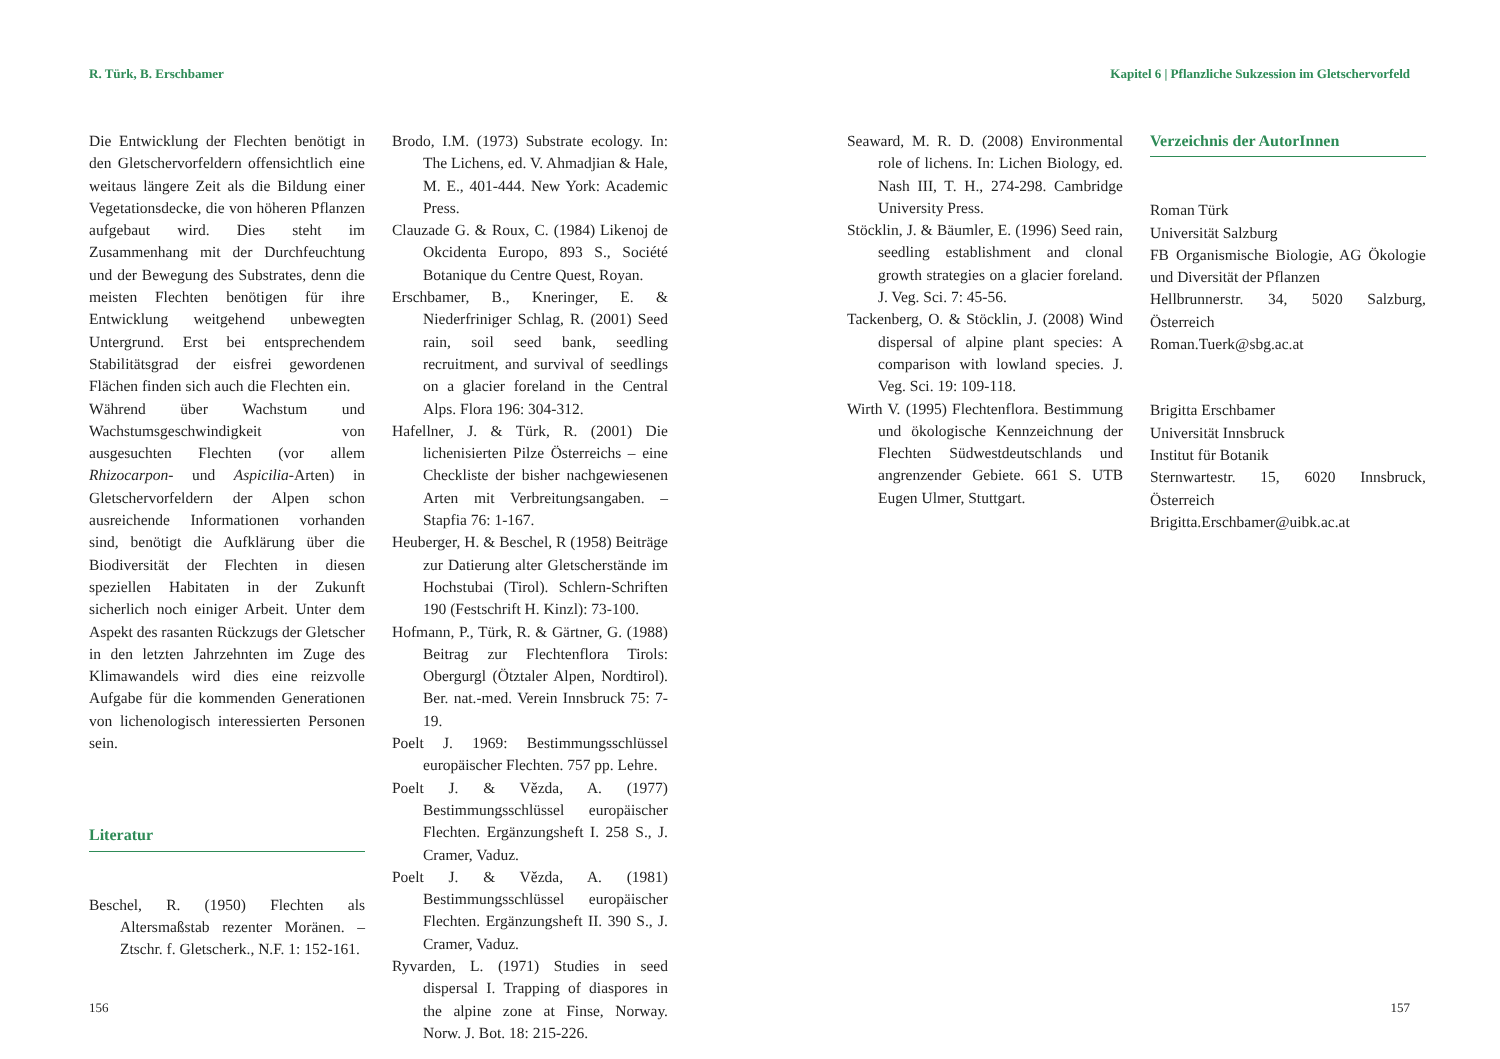R. Türk, B. Erschbamer
Die Entwicklung der Flechten benötigt in den Gletschervorfeldern offensichtlich eine weitaus längere Zeit als die Bildung einer Vegetationsdecke, die von höheren Pflanzen aufgebaut wird. Dies steht im Zusammenhang mit der Durchfeuchtung und der Bewegung des Substrates, denn die meisten Flechten benötigen für ihre Entwicklung weitgehend unbewegten Untergrund. Erst bei entsprechendem Stabilitätsgrad der eisfrei gewordenen Flächen finden sich auch die Flechten ein.
Während über Wachstum und Wachstumsgeschwindigkeit von ausgesuchten Flechten (vor allem Rhizocarpon- und Aspicilia-Arten) in Gletschervorfeldern der Alpen schon ausreichende Informationen vorhanden sind, benötigt die Aufklärung über die Biodiversität der Flechten in diesen speziellen Habitaten in der Zukunft sicherlich noch einiger Arbeit. Unter dem Aspekt des rasanten Rückzugs der Gletscher in den letzten Jahrzehnten im Zuge des Klimawandels wird dies eine reizvolle Aufgabe für die kommenden Generationen von lichenologisch interessierten Personen sein.
Literatur
Beschel, R. (1950) Flechten als Altersmaßstab rezenter Moränen. – Ztschr. f. Gletscherk., N.F. 1: 152-161.
Brodo, I.M. (1973) Substrate ecology. In: The Lichens, ed. V. Ahmadjian & Hale, M. E., 401-444. New York: Academic Press.
Clauzade G. & Roux, C. (1984) Likenoj de Okcidenta Europo, 893 S., Société Botanique du Centre Quest, Royan.
Erschbamer, B., Kneringer, E. & Niederfriniger Schlag, R. (2001) Seed rain, soil seed bank, seedling recruitment, and survival of seedlings on a glacier foreland in the Central Alps. Flora 196: 304-312.
Hafellner, J. & Türk, R. (2001) Die lichenisierten Pilze Österreichs – eine Checkliste der bisher nachgewiesenen Arten mit Verbreitungsangaben. – Stapfia 76: 1-167.
Heuberger, H. & Beschel, R (1958) Beiträge zur Datierung alter Gletscherstände im Hochstubai (Tirol). Schlern-Schriften 190 (Festschrift H. Kinzl): 73-100.
Hofmann, P., Türk, R. & Gärtner, G. (1988) Beitrag zur Flechtenflora Tirols: Obergurgl (Ötztaler Alpen, Nordtirol). Ber. nat.-med. Verein Innsbruck 75: 7-19.
Poelt J. 1969: Bestimmungsschlüssel europäischer Flechten. 757 pp. Lehre.
Poelt J. & Vězda, A. (1977) Bestimmungsschlüssel europäischer Flechten. Ergänzungsheft I. 258 S., J. Cramer, Vaduz.
Poelt J. & Vězda, A. (1981) Bestimmungsschlüssel europäischer Flechten. Ergänzungsheft II. 390 S., J. Cramer, Vaduz.
Ryvarden, L. (1971) Studies in seed dispersal I. Trapping of diaspores in the alpine zone at Finse, Norway. Norw. J. Bot. 18: 215-226.
156
Kapitel 6 | Pflanzliche Sukzession im Gletschervorfeld
Seaward, M. R. D. (2008) Environmental role of lichens. In: Lichen Biology, ed. Nash III, T. H., 274-298. Cambridge University Press.
Stöcklin, J. & Bäumler, E. (1996) Seed rain, seedling establishment and clonal growth strategies on a glacier foreland. J. Veg. Sci. 7: 45-56.
Tackenberg, O. & Stöcklin, J. (2008) Wind dispersal of alpine plant species: A comparison with lowland species. J. Veg. Sci. 19: 109-118.
Wirth V. (1995) Flechtenflora. Bestimmung und ökologische Kennzeichnung der Flechten Südwestdeutschlands und angrenzender Gebiete. 661 S. UTB Eugen Ulmer, Stuttgart.
Verzeichnis der AutorInnen
Roman Türk
Universität Salzburg
FB Organismische Biologie, AG Ökologie und Diversität der Pflanzen
Hellbrunnerstr. 34, 5020 Salzburg, Österreich
Roman.Tuerk@sbg.ac.at
Brigitta Erschbamer
Universität Innsbruck
Institut für Botanik
Sternwartestr. 15, 6020 Innsbruck, Österreich
Brigitta.Erschbamer@uibk.ac.at
157